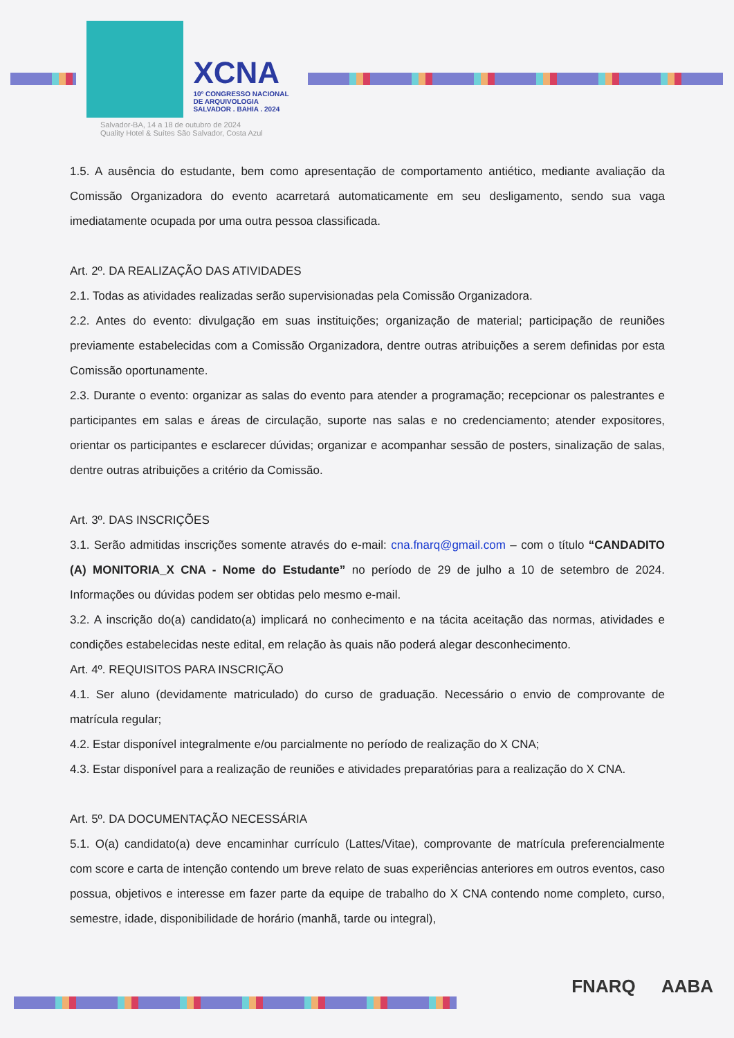XCNA
10º CONGRESSO NACIONAL
DE ARQUIVOLOGIA
SALVADOR . BAHIA . 2024
Salvador-BA, 14 a 18 de outubro de 2024
Quality Hotel & Suítes São Salvador, Costa Azul
1.5. A ausência do estudante, bem como apresentação de comportamento antiético, mediante avaliação da Comissão Organizadora do evento acarretará automaticamente em seu desligamento, sendo sua vaga imediatamente ocupada por uma outra pessoa classificada.
Art. 2º. DA REALIZAÇÃO DAS ATIVIDADES
2.1. Todas as atividades realizadas serão supervisionadas pela Comissão Organizadora.
2.2. Antes do evento: divulgação em suas instituições; organização de material; participação de reuniões previamente estabelecidas com a Comissão Organizadora, dentre outras atribuições a serem definidas por esta Comissão oportunamente.
2.3. Durante o evento: organizar as salas do evento para atender a programação; recepcionar os palestrantes e participantes em salas e áreas de circulação, suporte nas salas e no credenciamento; atender expositores, orientar os participantes e esclarecer dúvidas; organizar e acompanhar sessão de posters, sinalização de salas, dentre outras atribuições a critério da Comissão.
Art. 3º. DAS INSCRIÇÕES
3.1. Serão admitidas inscrições somente através do e-mail: cna.fnarq@gmail.com – com o título “CANDADITO (A) MONITORIA_X CNA - Nome do Estudante” no período de 29 de julho a 10 de setembro de 2024. Informações ou dúvidas podem ser obtidas pelo mesmo e-mail.
3.2. A inscrição do(a) candidato(a) implicará no conhecimento e na tácita aceitação das normas, atividades e condições estabelecidas neste edital, em relação às quais não poderá alegar desconhecimento.
Art. 4º. REQUISITOS PARA INSCRIÇÃO
4.1. Ser aluno (devidamente matriculado) do curso de graduação. Necessário o envio de comprovante de matrícula regular;
4.2. Estar disponível integralmente e/ou parcialmente no período de realização do X CNA;
4.3. Estar disponível para a realização de reuniões e atividades preparatórias para a realização do X CNA.
Art. 5º. DA DOCUMENTAÇÃO NECESSÁRIA
5.1. O(a) candidato(a) deve encaminhar currículo (Lattes/Vitae), comprovante de matrícula preferencialmente com score e carta de intenção contendo um breve relato de suas experiências anteriores em outros eventos, caso possua, objetivos e interesse em fazer parte da equipe de trabalho do X CNA contendo nome completo, curso, semestre, idade, disponibilidade de horário (manhã, tarde ou integral),
FNARQ AABA